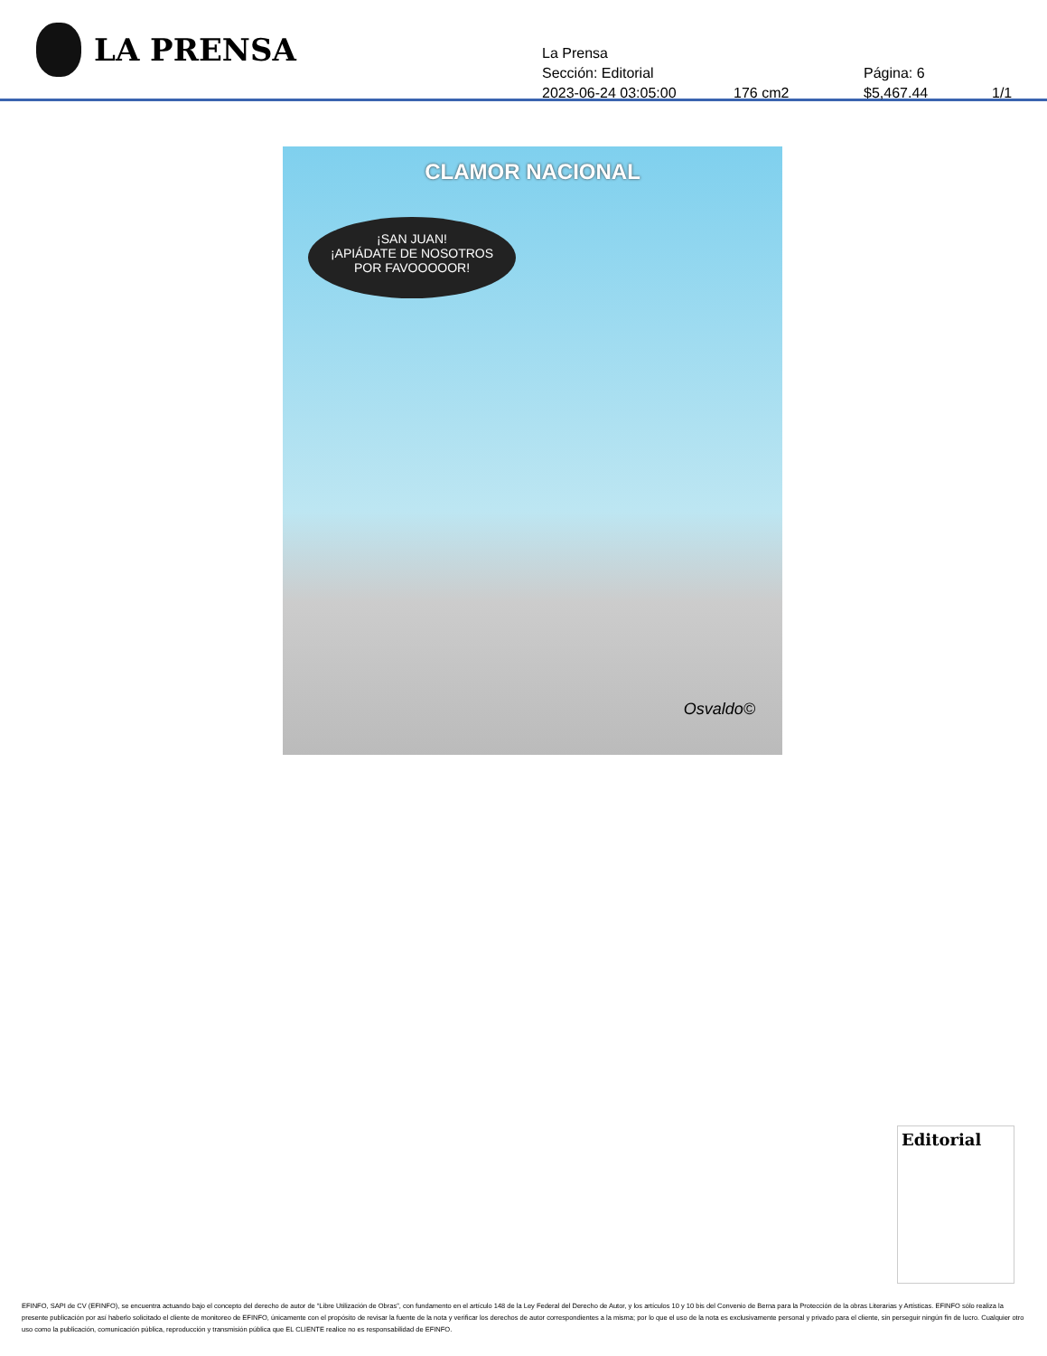LA PRENSA
La Prensa
Sección: Editorial Página: 6
2023-06-24 03:05:00 176 cm2 $5,467.44 1/1
CLAMOR NACIONAL
¡SAN JUAN!
¡APIÁDATE DE NOSOTROS
POR FAVOOOOOR!
Osvaldo©
Editorial
EFINFO, SAPI de CV (EFINFO), se encuentra actuando bajo el concepto del derecho de autor de “Libre Utilización de Obras”, con fundamento en el artículo 148 de la Ley Federal del Derecho de Autor, y los artículos 10 y 10 bis del Convenio de Berna para la Protección de la obras Literarias y Artísticas. EFINFO sólo realiza la presente publicación por así haberlo solicitado el cliente de monitoreo de EFINFO, únicamente con el propósito de revisar la fuente de la nota y verificar los derechos de autor correspondientes a la misma; por lo que el uso de la nota es exclusivamente personal y privado para el cliente, sin perseguir ningún fin de lucro. Cualquier otro uso como la publicación, comunicación pública, reproducción y transmisión pública que EL CLIENTE realice no es responsabilidad de EFINFO.